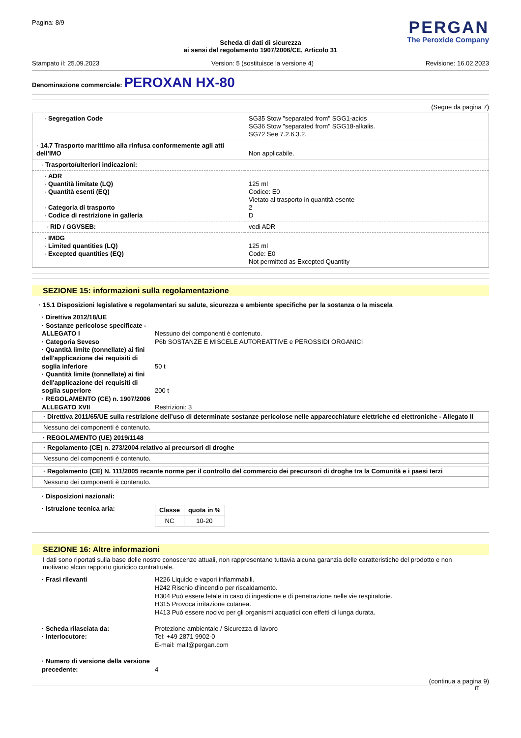Pagina: 8/9
PERGAN
The Peroxide Company
Scheda di dati di sicurezza
ai sensi del regolamento 1907/2006/CE, Articolo 31
Stampato il: 25.09.2023 Version: 5 (sostituisce la versione 4) Revisione: 16.02.2023
Denominazione commerciale: PEROXAN HX-80
(Segue da pagina 7)
| · Segregation Code | SG35 Stow "separated from" SGG1-acids SG36 Stow "separated from" SGG18-alkalis. SG72 See 7.2.6.3.2. |
| · 14.7 Trasporto marittimo alla rinfusa conformemente agli atti dell’IMO | Non applicabile. |
| · Trasporto/ulteriori indicazioni: | |
| · ADR · Quantità limitate (LQ) · Quantità esenti (EQ) · Categoria di trasporto · Codice di restrizione in galleria | 125 ml Codice: E0 Vietato al trasporto in quantità esente 2 D |
| · RID / GGVSEB: | vedi ADR |
| · IMDG · Limited quantities (LQ) · Excepted quantities (EQ) | 125 ml Code: E0 Not permitted as Excepted Quantity |
SEZIONE 15: informazioni sulla regolamentazione
· 15.1 Disposizioni legislative e regolamentari su salute, sicurezza e ambiente specifiche per la sostanza o la miscela
· Direttiva 2012/18/UE
· Sostanze pericolose specificate - ALLEGATO I
Nessuno dei componenti è contenuto.
· Categoria Seveso
P6b SOSTANZE E MISCELE AUTOREATTIVE e PEROSSIDI ORGANICI
· Quantità limite (tonnellate) ai fini dell'applicazione dei requisiti di soglia inferiore
50 t
· Quantità limite (tonnellate) ai fini dell'applicazione dei requisiti di soglia superiore
200 t
· REGOLAMENTO (CE) n. 1907/2006 ALLEGATO XVII
Restrizioni: 3
· Direttiva 2011/65/UE sulla restrizione dell’uso di determinate sostanze pericolose nelle apparecchiature elettriche ed elettroniche - Allegato II
Nessuno dei componenti è contenuto.
· REGOLAMENTO (UE) 2019/1148
· Regolamento (CE) n. 273/2004 relativo ai precursori di droghe
Nessuno dei componenti è contenuto.
· Regolamento (CE) N. 111/2005 recante norme per il controllo del commercio dei precursori di droghe tra la Comunità e i paesi terzi
Nessuno dei componenti è contenuto.
· Disposizioni nazionali:
· Istruzione tecnica aria:
| Classe | quota in % |
| --- | --- |
| NC | 10-20 |
SEZIONE 16: Altre informazioni
I dati sono riportati sulla base delle nostre conoscenze attuali, non rappresentano tuttavia alcuna garanzia delle caratteristiche del prodotto e non motivano alcun rapporto giuridico contrattuale.
· Frasi rilevanti
H226 Liquido e vapori infiammabili.
H242 Rischio d'incendio per riscaldamento.
H304 Può essere letale in caso di ingestione e di penetrazione nelle vie respiratorie.
H315 Provoca irritazione cutanea.
H413 Può essere nocivo per gli organismi acquatici con effetti di lunga durata.
· Scheda rilasciata da:
Protezione ambientale / Sicurezza di lavoro
· Interlocutore:
Tel: +49 2871 9902-0
E-mail: mail@pergan.com
· Numero di versione della versione precedente:
4
(continua a pagina 9)
IT